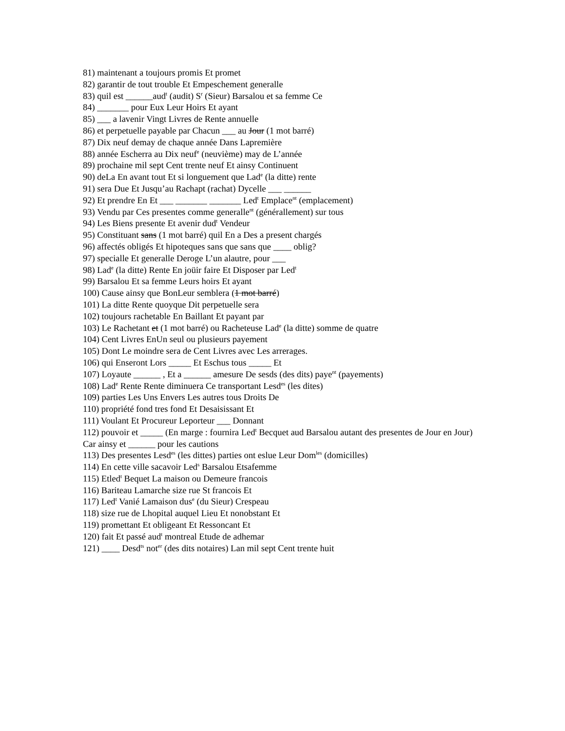81) maintenant a toujours promis Et promet
82) garantir de tout trouble Et Empeschement generalle
83) quil est ______aud<sup>t</sup> (audit) S<sup>r</sup> (Sieur) Barsalou et sa femme Ce
84) _______ pour Eux Leur Hoirs Et ayant
85) ___ a lavenir Vingt Livres de Rente annuelle
86) et perpetuelle payable par Chacun ___ au Jour (1 mot barré)
87) Dix neuf demay de chaque année Dans Lapremière
88) année Escherra au Dix neuf<sup>e</sup> (neuvième) may de L’année
89) prochaine mil sept Cent trente neuf Et ainsy Continuent
90) deLa En avant tout Et si longuement que Lad<sup>e</sup> (la ditte) rente
91) sera Due Et Jusqu’au Rachapt (rachat) Dycelle ___ ______
92) Et prendre En Et ___ _______ _______ Led<sup>t</sup> Emplace<sup>nt</sup> (emplacement)
93) Vendu par Ces presentes comme generalle<sup>nt</sup> (générallement) sur tous
94) Les Biens presente Et avenir dud<sup>t</sup> Vendeur
95) Constituant sans (1 mot barré) quil En a Des a present chargés
96) affectés obligés Et hipoteques sans que sans que ____ oblig?
97) specialle Et generalle Deroge L’un alautre, pour ___
98) Lad<sup>e</sup> (la ditte) Rente En joüir faire Et Disposer par Led<sup>t</sup>
99) Barsalou Et sa femme Leurs hoirs Et ayant
100) Cause ainsy que BonLeur semblera (1 mot barré)
101) La ditte Rente quoyque Dit perpetuelle sera
102) toujours rachetable En Baillant Et payant par
103) Le Rachetant et (1 mot barré) ou Racheteuse Lad<sup>e</sup> (la ditte) somme de quatre
104) Cent Livres EnUn seul ou plusieurs payement
105) Dont Le moindre sera de Cent Livres avec Les arrerages.
106) qui Enseront Lors _____ Et Eschus tous _____ Et
107) Loyaute ______ , Et a ______ amesure De sesds (des dits) paye<sup>nt</sup> (payements)
108) Lad<sup>e</sup> Rente Rente diminuera Ce transportant Lesd<sup>es</sup> (les dites)
109) parties Les Uns Envers Les autres tous Droits De
110) propriété fond tres fond Et Desaisissant Et
111) Voulant Et Procureur Leporteur ___ Donnant
112) pouvoir et _____ (En marge : fournira Led<sup>t</sup> Becquet aud Barsalou autant des presentes de Jour en Jour) Car ainsy et ______ pour les cautions
113) Des presentes Lesd<sup>es</sup> (les dittes) parties ont eslue Leur Dom<sup>les</sup> (domicilles)
114) En cette ville sacavoir Led<sup>s</sup> Barsalou Etsafemme
115) Etled<sup>t</sup> Bequet La maison ou Demeure francois
116) Bariteau Lamarche size rue St francois Et
117) Led<sup>t</sup> Vanié Lamaison dus<sup>e</sup> (du Sieur) Crespeau
118) size rue de Lhopital auquel Lieu Et nonobstant Et
119) promettant Et obligeant Et Ressoncant Et
120) fait Et passé aud<sup>t</sup> montreal Etude de adhemar
121) ____ Desd<sup>ts</sup> not<sup>er</sup> (des dits notaires) Lan mil sept Cent trente huit